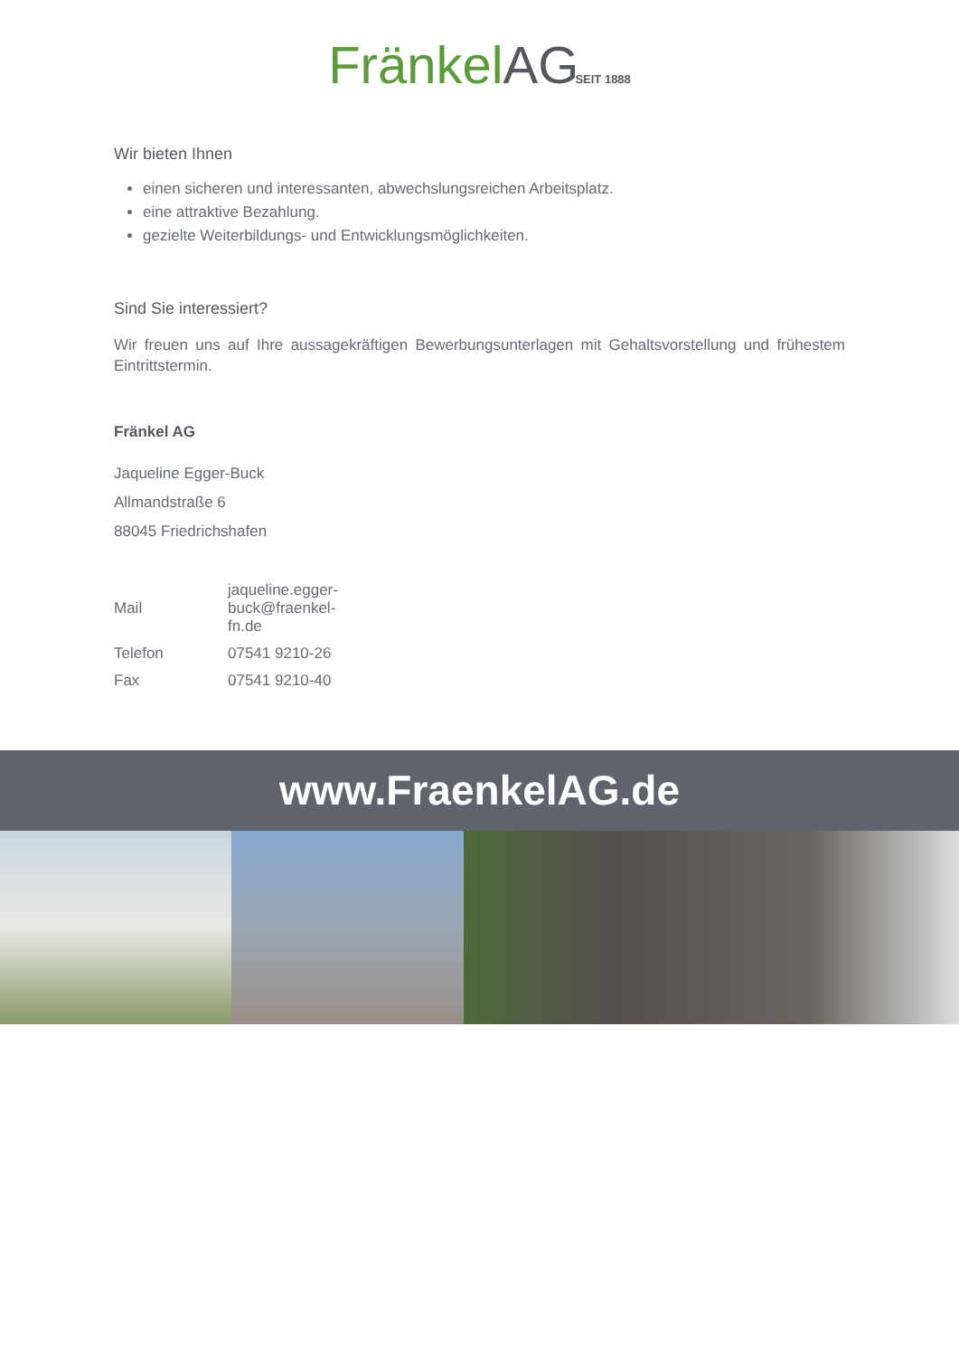Fränkel AG SEIT 1888
Wir bieten Ihnen
einen sicheren und interessanten, abwechslungsreichen Arbeitsplatz.
eine attraktive Bezahlung.
gezielte Weiterbildungs- und Entwicklungsmöglichkeiten.
Sind Sie interessiert?
Wir freuen uns auf Ihre aussagekräftigen Bewerbungsunterlagen mit Gehaltsvorstellung und frühestem Eintrittstermin.
Fränkel AG
Jaqueline Egger-Buck
Allmandstraße 6
88045 Friedrichshafen
| Mail | jaqueline.egger-buck@fraenkel-fn.de |
| Telefon | 07541 9210-26 |
| Fax | 07541 9210-40 |
www.FraenkelAG.de